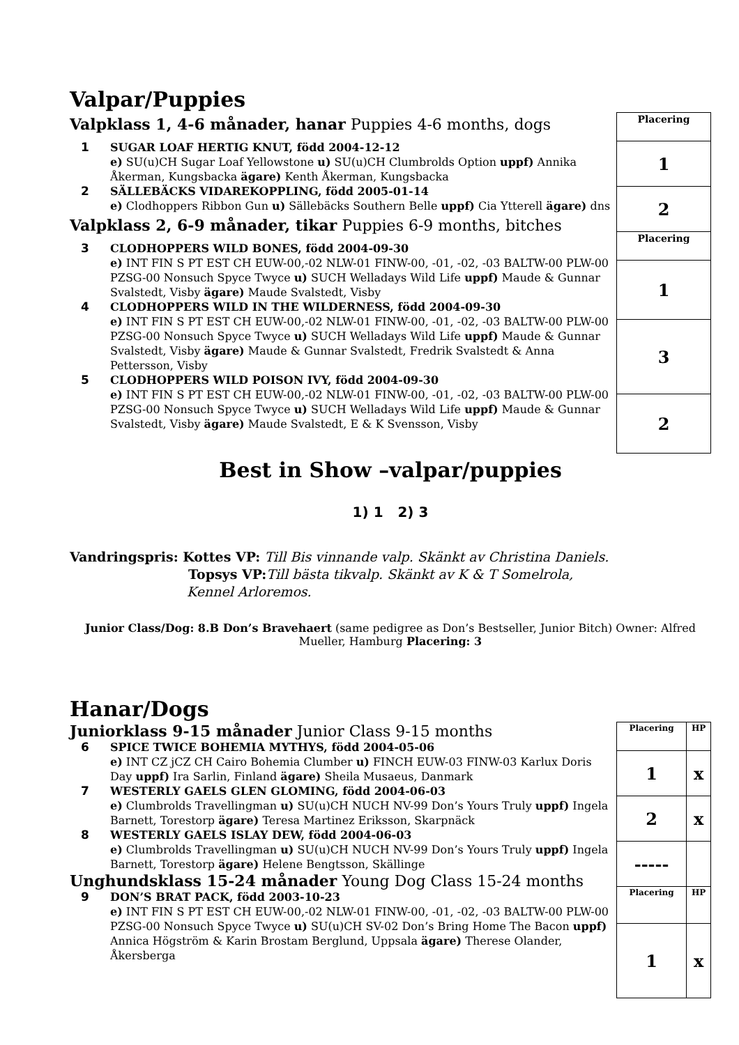Valpar/Puppies
Valpklass 1, 4-6 månader, hanar Puppies 4-6 months, dogs
1 SUGAR LOAF HERTIG KNUT, född 2004-12-12
e) SU(u)CH Sugar Loaf Yellowstone u) SU(u)CH Clumbrolds Option uppf) Annika Åkerman, Kungsbacka ägare) Kenth Åkerman, Kungsbacka
2 SÄLLEBÄCKS VIDAREKOPPLING, född 2005-01-14
e) Clodhoppers Ribbon Gun u) Sällebäcks Southern Belle uppf) Cia Ytterell ägare) dns
Valpklass 2, 6-9 månader, tikar Puppies 6-9 months, bitches
3 CLODHOPPERS WILD BONES, född 2004-09-30
e) INT FIN S PT EST CH EUW-00,-02 NLW-01 FINW-00, -01, -02, -03 BALTW-00 PLW-00 PZSG-00 Nonsuch Spyce Twyce u) SUCH Welladays Wild Life uppf) Maude & Gunnar Svalstedt, Visby ägare) Maude Svalstedt, Visby
4 CLODHOPPERS WILD IN THE WILDERNESS, född 2004-09-30
e) INT FIN S PT EST CH EUW-00,-02 NLW-01 FINW-00, -01, -02, -03 BALTW-00 PLW-00 PZSG-00 Nonsuch Spyce Twyce u) SUCH Welladays Wild Life uppf) Maude & Gunnar Svalstedt, Visby ägare) Maude & Gunnar Svalstedt, Fredrik Svalstedt & Anna Pettersson, Visby
5 CLODHOPPERS WILD POISON IVY, född 2004-09-30
e) INT FIN S PT EST CH EUW-00,-02 NLW-01 FINW-00, -01, -02, -03 BALTW-00 PLW-00 PZSG-00 Nonsuch Spyce Twyce u) SUCH Welladays Wild Life uppf) Maude & Gunnar Svalstedt, Visby ägare) Maude Svalstedt, E & K Svensson, Visby
| Placering |
| 1 |
| 2 |
| Placering |
| 1 |
| 3 |
| 2 |
Best in Show –valpar/puppies
1) 1 2) 3
Vandringspris: Kottes VP: Till Bis vinnande valp. Skänkt av Christina Daniels.
Topsys VP: Till bästa tikvalp. Skänkt av K & T Somelrola,
Kennel Arloremos.
Junior Class/Dog: 8.B Don’s Bravehaert (same pedigree as Don’s Bestseller, Junior Bitch) Owner: Alfred Mueller, Hamburg Placering: 3
Hanar/Dogs
Juniorklass 9-15 månader Junior Class 9-15 months
6 SPICE TWICE BOHEMIA MYTHYS, född 2004-05-06
e) INT CZ jCZ CH Cairo Bohemia Clumber u) FINCH EUW-03 FINW-03 Karlux Doris Day uppf) Ira Sarlin, Finland ägare) Sheila Musaeus, Danmark
7 WESTERLY GAELS GLEN GLOMING, född 2004-06-03
e) Clumbrolds Travellingman u) SU(u)CH NUCH NV-99 Don’s Yours Truly uppf) Ingela Barnett, Torestorp ägare) Teresa Martinez Eriksson, Skarpnäck
8 WESTERLY GAELS ISLAY DEW, född 2004-06-03
e) Clumbrolds Travellingman u) SU(u)CH NUCH NV-99 Don’s Yours Truly uppf) Ingela Barnett, Torestorp ägare) Helene Bengtsson, Skällinge
Unghundsklass 15-24 månader Young Dog Class 15-24 months
9 DON’S BRAT PACK, född 2003-10-23
e) INT FIN S PT EST CH EUW-00,-02 NLW-01 FINW-00, -01, -02, -03 BALTW-00 PLW-00 PZSG-00 Nonsuch Spyce Twyce u) SU(u)CH SV-02 Don’s Bring Home The Bacon uppf) Annica Högström & Karin Brostam Berglund, Uppsala ägare) Therese Olander, Åkersberga
| Placering | HP |
| 1 | x |
| 2 | x |
| ----- | |
| Placering | HP |
| 1 | x |